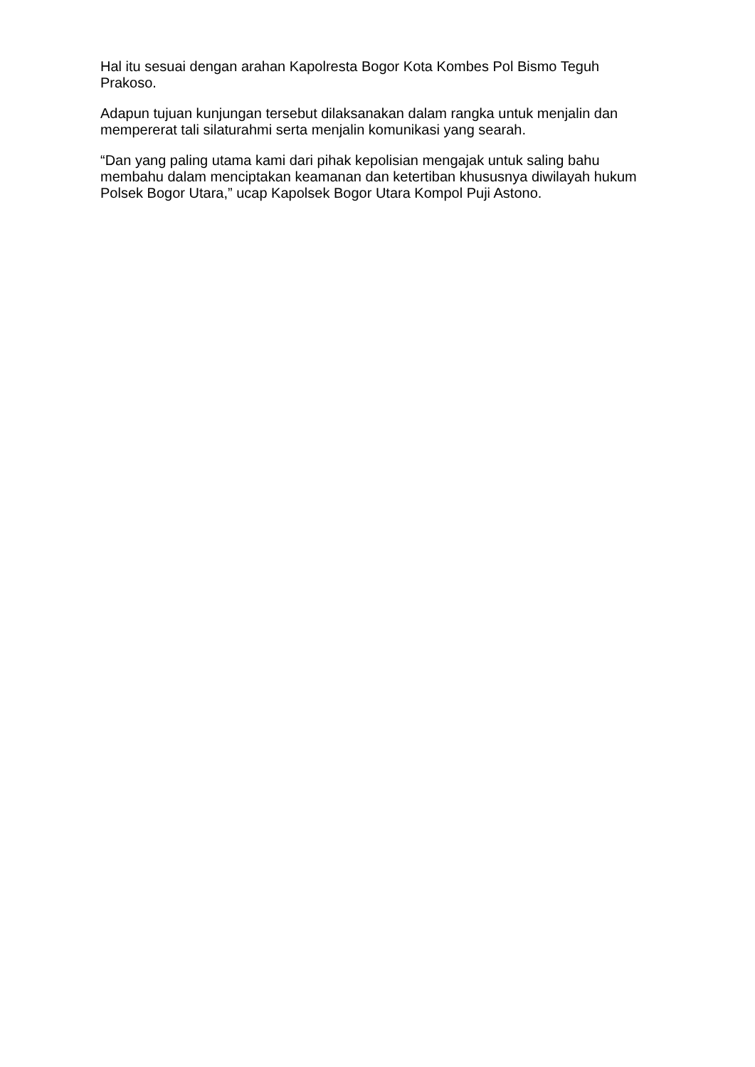Hal itu sesuai dengan arahan Kapolresta Bogor Kota Kombes Pol Bismo Teguh Prakoso.
Adapun tujuan kunjungan tersebut dilaksanakan dalam rangka untuk menjalin dan mempererat tali silaturahmi serta menjalin komunikasi yang searah.
“Dan yang paling utama kami dari pihak kepolisian mengajak untuk saling bahu membahu dalam menciptakan keamanan dan ketertiban khususnya diwilayah hukum Polsek Bogor Utara,” ucap Kapolsek Bogor Utara Kompol Puji Astono.